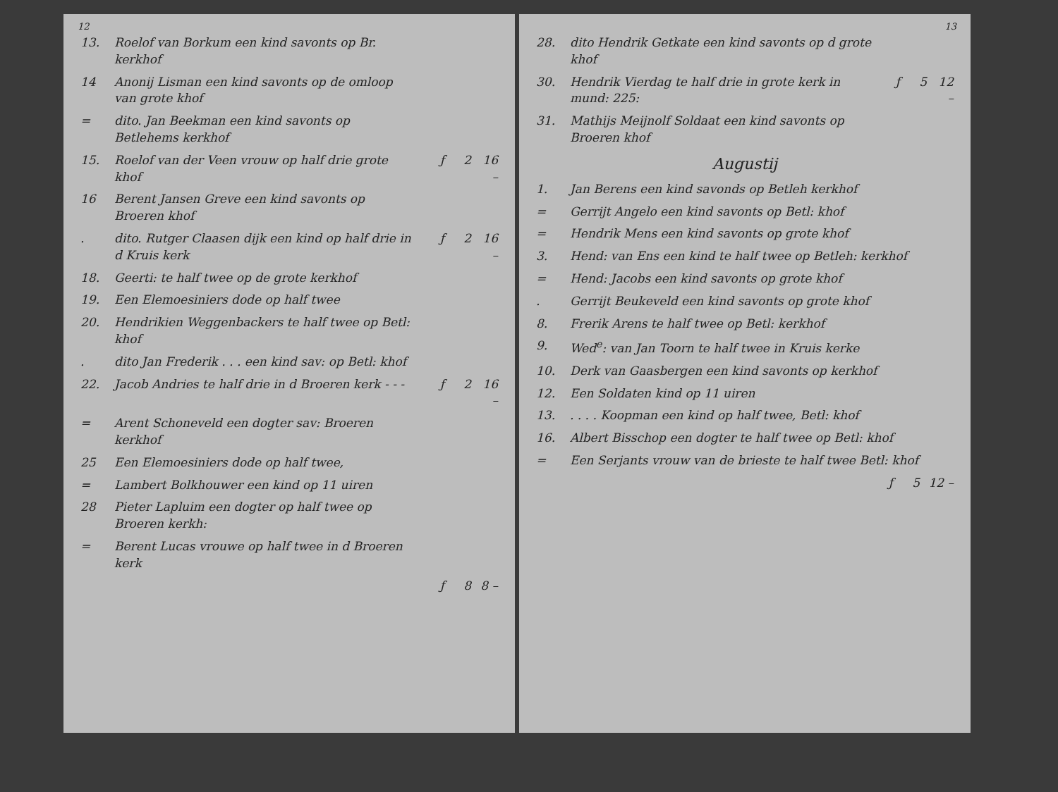12
| 13. | Roelof van Borkum een kind savonts op Br. kerkhof | | | |
| 14 | Anonij Lisman een kind savonts op de omloop van grote khof | | | |
| = | dito. Jan Beekman een kind savonts op Betlehems kerkhof | | | |
| 15. | Roelof van der Veen vrouw op half drie grote khof | ƒ | 2 | 16 – |
| 16 | Berent Jansen Greve een kind savonts op Broeren khof | | | |
| . | dito. Rutger Claasen dijk een kind op half drie in d Kruis kerk | ƒ | 2 | 16 – |
| 18. | Geerti: te half twee op de grote kerkhof | | | |
| 19. | Een Elemoesiniers dode op half twee | | | |
| 20. | Hendrikien Weggenbackers te half twee op Betl: khof | | | |
| . | dito Jan Frederik . . . een kind sav: op Betl: khof | | | |
| 22. | Jacob Andries te half drie in d Broeren kerk - - - | ƒ | 2 | 16 – |
| = | Arent Schoneveld een dogter sav: Broeren kerkhof | | | |
| 25 | Een Elemoesiniers dode op half twee, | | | |
| = | Lambert Bolkhouwer een kind op 11 uiren | | | |
| 28 | Pieter Lapluim een dogter op half twee op Broeren kerkh: | | | |
| = | Berent Lucas vrouwe op half twee in d Broeren kerk | | | |
| | | ƒ | 8 | 8 – |
13
| 28. | dito Hendrik Getkate een kind savonts op d grote khof | | | |
| 30. | Hendrik Vierdag te half drie in grote kerk in mund: 225: | ƒ | 5 | 12 – |
| 31. | Mathijs Meijnolf Soldaat een kind savonts op Broeren khof | | | |
Augustij
| 1. | Jan Berens een kind savonds op Betleh kerkhof |
| = | Gerrijt Angelo een kind savonts op Betl: khof |
| = | Hendrik Mens een kind savonts op grote khof |
| 3. | Hend: van Ens een kind te half twee op Betleh: kerkhof |
| = | Hend: Jacobs een kind savonts op grote khof |
| . | Gerrijt Beukeveld een kind savonts op grote khof |
| 8. | Frerik Arens te half twee op Betl: kerkhof |
| 9. | Wed<sup>e</sup>: van Jan Toorn te half twee in Kruis kerke |
| 10. | Derk van Gaasbergen een kind savonts op kerkhof |
| 12. | Een Soldaten kind op 11 uiren |
| 13. | . . . . Koopman een kind op half twee, Betl: khof |
| 16. | Albert Bisschop een dogter te half twee op Betl: khof |
| = | Een Serjants vrouw van de brieste te half twee Betl: khof |
| | ƒ | 5 | 12 – |